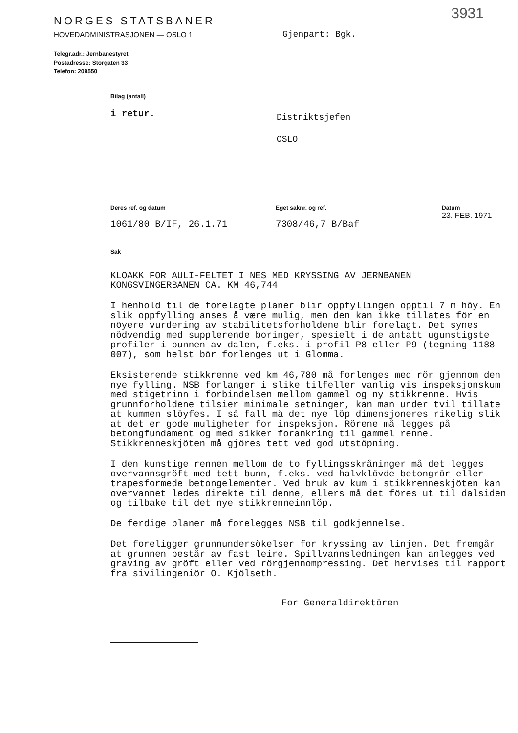3931
NORGES STATSBANER
HOVEDADMINISTRASJONEN — OSLO 1
Telegr.adr.: Jernbanestyret
Postadresse: Storgaten 33
Telefon: 209550
Gjenpart: Bgk.
Bilag (antall)
i retur.
Distriktsjefen
OSLO
Deres ref. og datum
1061/80 B/IF, 26.1.71
Eget saknr. og ref.
7308/46,7 B/Baf
Datum
23. FEB. 1971
Sak
KLOAKK FOR AULI-FELTET I NES MED KRYSSING AV JERNBANEN
KONGSVINGERBANEN CA. KM 46,744
I henhold til de forelagte planer blir oppfyllingen opptil 7 m höy. En slik oppfylling anses å være mulig, men den kan ikke tillates för en nöyere vurdering av stabilitetsforholdene blir forelagt. Det synes nödvendig med supplerende boringer, spesielt i de antatt ugunstigste profiler i bunnen av dalen, f.eks. i profil P8 eller P9 (tegning 1188-007), som helst bör forlenges ut i Glomma.
Eksisterende stikkrenne ved km 46,780 må forlenges med rör gjennom den nye fylling. NSB forlanger i slike tilfeller vanlig vis inspeksjonskum med stigetrinn i forbindelsen mellom gammel og ny stikkrenne. Hvis grunnforholdene tilsier minimale setninger, kan man under tvil tillate at kummen slöyfes. I så fall må det nye löp dimensjoneres rikelig slik at det er gode muligheter for inspeksjon. Rörene må legges på betongfundament og med sikker forankring til gammel renne. Stikkrenneskjöten må gjöres tett ved god utstöpning.
I den kunstige rennen mellom de to fyllingsskråninger må det legges overvannsgröft med tett bunn, f.eks. ved halvklövde betongrör eller trapesformede betongelementer. Ved bruk av kum i stikkrenneskjöten kan overvannet ledes direkte til denne, ellers må det föres ut til dalsiden og tilbake til det nye stikkrenneinnlöp.
De ferdige planer må forelegges NSB til godkjennelse.
Det foreligger grunnundersökelser for kryssing av linjen. Det fremgår at grunnen består av fast leire. Spillvannsledningen kan anlegges ved graving av gröft eller ved rörgjennompressing. Det henvises til rapport fra sivilingeniör O. Kjölseth.
For Generaldirektören